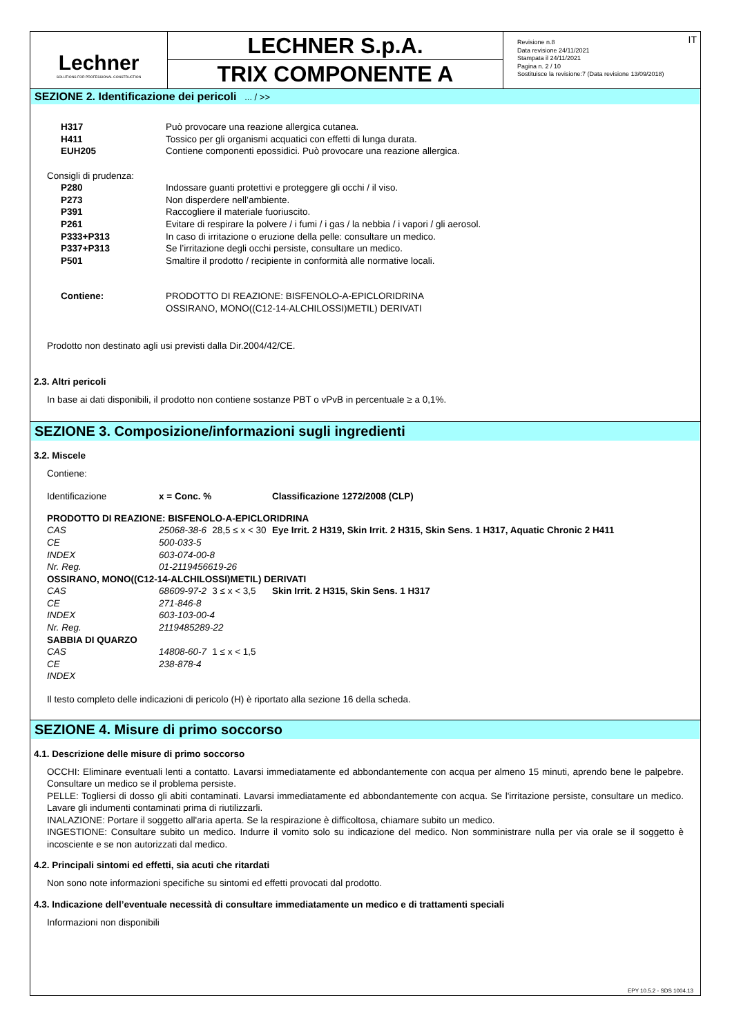Lechner
SOLUTIONS FOR PROFESSIONAL CONSTRUCTION
LECHNER S.p.A.
TRIX COMPONENTE A
IT Revisione n.8
Data revisione 24/11/2021
Stampata il 24/11/2021
Pagina n. 2 / 10
Sostituisce la revisione:7 (Data revisione 13/09/2018)
SEZIONE 2. Identificazione dei pericoli ... / >>
| H317 | Può provocare una reazione allergica cutanea. |
| H411 | Tossico per gli organismi acquatici con effetti di lunga durata. |
| EUH205 | Contiene componenti epossidici. Può provocare una reazione allergica. |
Consigli di prudenza:
| P280 | Indossare guanti protettivi e proteggere gli occhi / il viso. |
| P273 | Non disperdere nell’ambiente. |
| P391 | Raccogliere il materiale fuoriuscito. |
| P261 | Evitare di respirare la polvere / i fumi / i gas / la nebbia / i vapori / gli aerosol. |
| P333+P313 | In caso di irritazione o eruzione della pelle: consultare un medico. |
| P337+P313 | Se l’irritazione degli occhi persiste, consultare un medico. |
| P501 | Smaltire il prodotto / recipiente in conformità alle normative locali. |
| Contiene: | PRODOTTO DI REAZIONE: BISFENOLO-A-EPICLORIDRINA OSSIRANO, MONO((C12-14-ALCHILOSSI)METIL) DERIVATI |
Prodotto non destinato agli usi previsti dalla Dir.2004/42/CE.
2.3. Altri pericoli
In base ai dati disponibili, il prodotto non contiene sostanze PBT o vPvB in percentuale ≥ a 0,1%.
SEZIONE 3. Composizione/informazioni sugli ingredienti
3.2. Miscele
Contiene:
| Identificazione | x = Conc. % | | Classificazione 1272/2008 (CLP) |
| PRODOTTO DI REAZIONE: BISFENOLO-A-EPICLORIDRINA | | | |
| CAS | 25068-38-6 | 28,5 ≤ x < 30 | Eye Irrit. 2 H319, Skin Irrit. 2 H315, Skin Sens. 1 H317, Aquatic Chronic 2 H411 |
| CE | 500-033-5 | | |
| INDEX | 603-074-00-8 | | |
| Nr. Reg. | 01-2119456619-26 | | |
| OSSIRANO, MONO((C12-14-ALCHILOSSI)METIL) DERIVATI | | | |
| CAS | 68609-97-2 | 3 ≤ x < 3,5 | Skin Irrit. 2 H315, Skin Sens. 1 H317 |
| CE | 271-846-8 | | |
| INDEX | 603-103-00-4 | | |
| Nr. Reg. | 2119485289-22 | | |
| SABBIA DI QUARZO | | | |
| CAS | 14808-60-7 | 1 ≤ x < 1,5 | |
| CE | 238-878-4 | | |
| INDEX | | | |
Il testo completo delle indicazioni di pericolo (H) è riportato alla sezione 16 della scheda.
SEZIONE 4. Misure di primo soccorso
4.1. Descrizione delle misure di primo soccorso
OCCHI: Eliminare eventuali lenti a contatto. Lavarsi immediatamente ed abbondantemente con acqua per almeno 15 minuti, aprendo bene le palpebre. Consultare un medico se il problema persiste.
PELLE: Togliersi di dosso gli abiti contaminati. Lavarsi immediatamente ed abbondantemente con acqua. Se l'irritazione persiste, consultare un medico. Lavare gli indumenti contaminati prima di riutilizzarli.
INALAZIONE: Portare il soggetto all'aria aperta. Se la respirazione è difficoltosa, chiamare subito un medico.
INGESTIONE: Consultare subito un medico. Indurre il vomito solo su indicazione del medico. Non somministrare nulla per via orale se il soggetto è incosciente e se non autorizzati dal medico.
4.2. Principali sintomi ed effetti, sia acuti che ritardati
Non sono note informazioni specifiche su sintomi ed effetti provocati dal prodotto.
4.3. Indicazione dell’eventuale necessità di consultare immediatamente un medico e di trattamenti speciali
Informazioni non disponibili
EPY 10.5.2 - SDS 1004.13